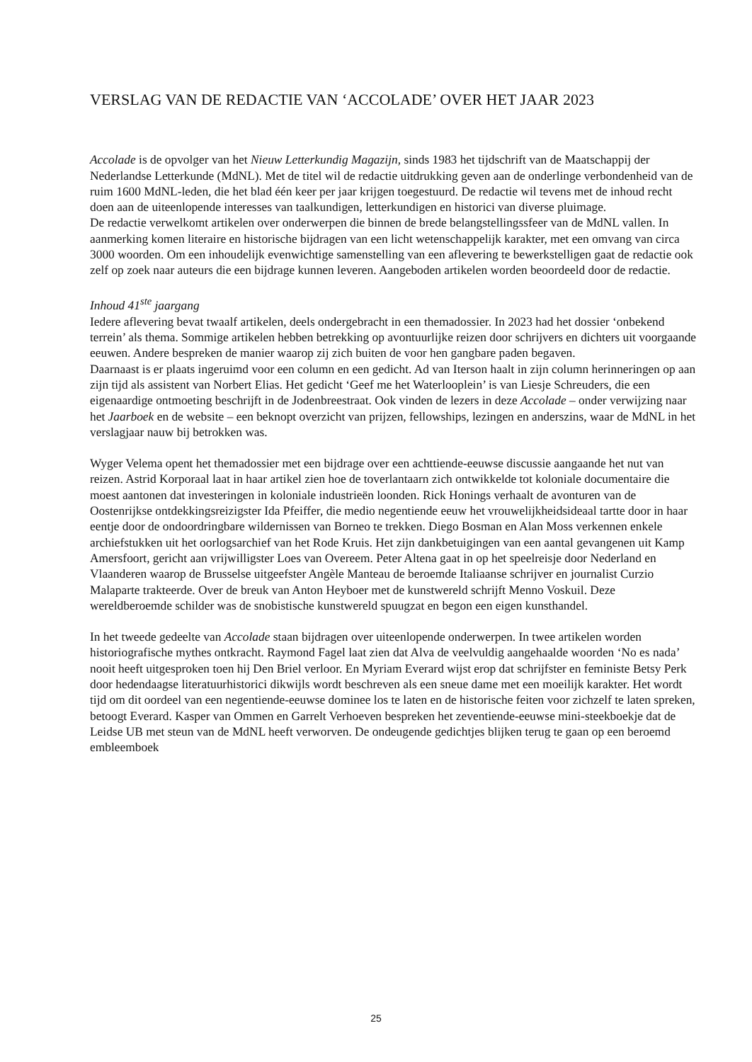VERSLAG VAN DE REDACTIE VAN ‘ACCOLADE’ OVER HET JAAR 2023
Accolade is de opvolger van het Nieuw Letterkundig Magazijn, sinds 1983 het tijdschrift van de Maatschappij der Nederlandse Letterkunde (MdNL). Met de titel wil de redactie uitdrukking geven aan de onderlinge verbondenheid van de ruim 1600 MdNL-leden, die het blad één keer per jaar krijgen toegestuurd. De redactie wil tevens met de inhoud recht doen aan de uiteenlopende interesses van taalkundigen, letterkundigen en historici van diverse pluimage.
De redactie verwelkomt artikelen over onderwerpen die binnen de brede belangstellingssfeer van de MdNL vallen. In aanmerking komen literaire en historische bijdragen van een licht wetenschappelijk karakter, met een omvang van circa 3000 woorden. Om een inhoudelijk evenwichtige samenstelling van een aflevering te bewerkstelligen gaat de redactie ook zelf op zoek naar auteurs die een bijdrage kunnen leveren. Aangeboden artikelen worden beoordeeld door de redactie.
Inhoud 41<sup>ste</sup> jaargang
Iedere aflevering bevat twaalf artikelen, deels ondergebracht in een themadossier. In 2023 had het dossier ‘onbekend terrein’ als thema. Sommige artikelen hebben betrekking op avontuurlijke reizen door schrijvers en dichters uit voorgaande eeuwen. Andere bespreken de manier waarop zij zich buiten de voor hen gangbare paden begaven.
Daarnaast is er plaats ingeruimd voor een column en een gedicht. Ad van Iterson haalt in zijn column herinneringen op aan zijn tijd als assistent van Norbert Elias. Het gedicht ‘Geef me het Waterlooplein’ is van Liesje Schreuders, die een eigenaardige ontmoeting beschrijft in de Jodenbreestraat. Ook vinden de lezers in deze Accolade – onder verwijzing naar het Jaarboek en de website – een beknopt overzicht van prijzen, fellowships, lezingen en anderszins, waar de MdNL in het verslagjaar nauw bij betrokken was.
Wyger Velema opent het themadossier met een bijdrage over een achttiende-eeuwse discussie aangaande het nut van reizen. Astrid Korporaal laat in haar artikel zien hoe de toverlantaarn zich ontwikkelde tot koloniale documentaire die moest aantonen dat investeringen in koloniale industrieën loonden. Rick Honings verhaalt de avonturen van de Oostenrijkse ontdekkingsreizigster Ida Pfeiffer, die medio negentiende eeuw het vrouwelijkheidsideaal tartte door in haar eentje door de ondoordringbare wildernissen van Borneo te trekken. Diego Bosman en Alan Moss verkennen enkele archiefstukken uit het oorlogsarchief van het Rode Kruis. Het zijn dankbetuigingen van een aantal gevangenen uit Kamp Amersfoort, gericht aan vrijwilligster Loes van Overeem. Peter Altena gaat in op het speelreisje door Nederland en Vlaanderen waarop de Brusselse uitgeefster Angèle Manteau de beroemde Italiaanse schrijver en journalist Curzio Malaparte trakteerde. Over de breuk van Anton Heyboer met de kunstwereld schrijft Menno Voskuil. Deze wereldberoemde schilder was de snobistische kunstwereld spuugzat en begon een eigen kunsthandel.
In het tweede gedeelte van Accolade staan bijdragen over uiteenlopende onderwerpen. In twee artikelen worden historiografische mythes ontkracht. Raymond Fagel laat zien dat Alva de veelvuldig aangehaalde woorden ‘No es nada’ nooit heeft uitgesproken toen hij Den Briel verloor. En Myriam Everard wijst erop dat schrijfster en feministe Betsy Perk door hedendaagse literatuurhistorici dikwijls wordt beschreven als een sneue dame met een moeilijk karakter. Het wordt tijd om dit oordeel van een negentiende-eeuwse dominee los te laten en de historische feiten voor zichzelf te laten spreken, betoogt Everard. Kasper van Ommen en Garrelt Verhoeven bespreken het zeventiende-eeuwse mini-steekboekje dat de Leidse UB met steun van de MdNL heeft verworven. De ondeugende gedichtjes blijken terug te gaan op een beroemd embleemboek
25